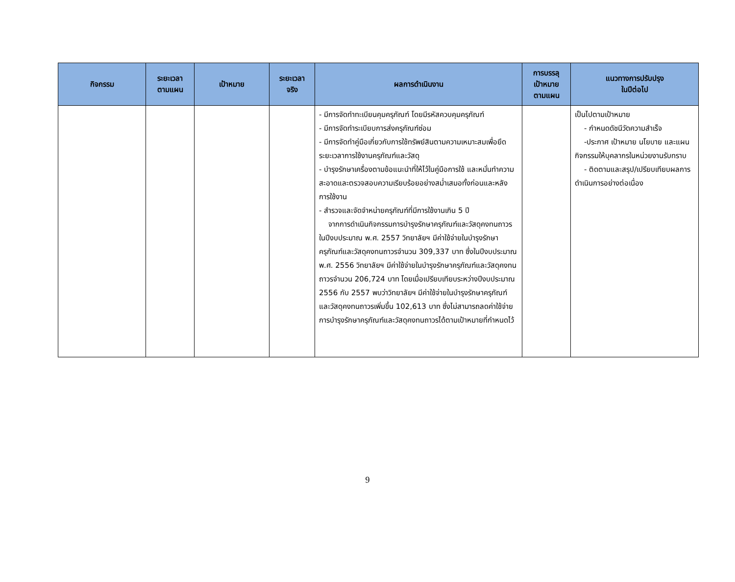| กิจกรรม | ระยะเวลา ตามแผน | เป้าหมาย | ระยะเวลา จริง | ผลการดำเนินงาน | การบรรลุ เป้าหมาย ตามแผน | แนวทางการปรับปรุง ในปีต่อไป |
| --- | --- | --- | --- | --- | --- | --- |
| | | | | - มีการจัดทำทะเบียนคุมครุภัณฑ์ โดยมีรหัสควบคุมครุภัณฑ์ - มีการจัดทำระเบียบการส่งครุภัณฑ์ซ่อม - มีการจัดทำคู่มือเกี่ยวกับการใช้ทรัพย์สินตามความเหมาะสมเพื่อยึดระยะเวลาการใช้งานครุภัณฑ์และวัสดุ - บำรุงรักษาเครื่องตามข้อแนะนำที่ให้ไว้ในคู่มือการใช้ และหมั่นทำความสะอาดและตรวจสอบความเรียบร้อยอย่างสม่ำเสมอทั้งก่อนและหลังการใช้งาน - สำรวจและจัดจำหน่ายครุภัณฑ์ที่มีการใช้งานเกิน 5 ปี จากการดำเนินกิจกรรมการบำรุงรักษาครุภัณฑ์และวัสดุคงทนถาวรในปีงบประมาณ พ.ศ. 2557 วิทยาลัยฯ มีค่าใช้จ่ายในบำรุงรักษาครุภัณฑ์และวัสดุคงทนถาวรจำนวน 309,337 บาท ซึ่งในปีงบประมาณ พ.ศ. 2556 วิทยาลัยฯ มีค่าใช้จ่ายในบำรุงรักษาครุภัณฑ์และวัสดุคงทนถาวรจำนวน 206,724 บาท โดยเมื่อเปรียบเทียบระหว่างปีงบประมาณ 2556 กับ 2557 พบว่าวิทยาลัยฯ มีค่าใช้จ่ายในบำรุงรักษาครุภัณฑ์และวัสดุคงทนถาวรเพิ่มขึ้น 102,613 บาท ซึ่งไม่สามารถลดค่าใช้จ่ายการบำรุงรักษาครุภัณฑ์และวัสดุคงทนถาวรได้ตามเป้าหมายที่กำหนดไว้ | | เป็นไปตามเป้าหมาย - กำหนดดัชนีวัดความสำเร็จ -ประกาศ เป้าหมาย นโยบาย และแผนกิจกรรมให้บุคลากรในหน่วยงานรับทราบ - ติดตามและสรุป/เปรียบเทียบผลการดำเนินการอย่างต่อเนื่อง |
9